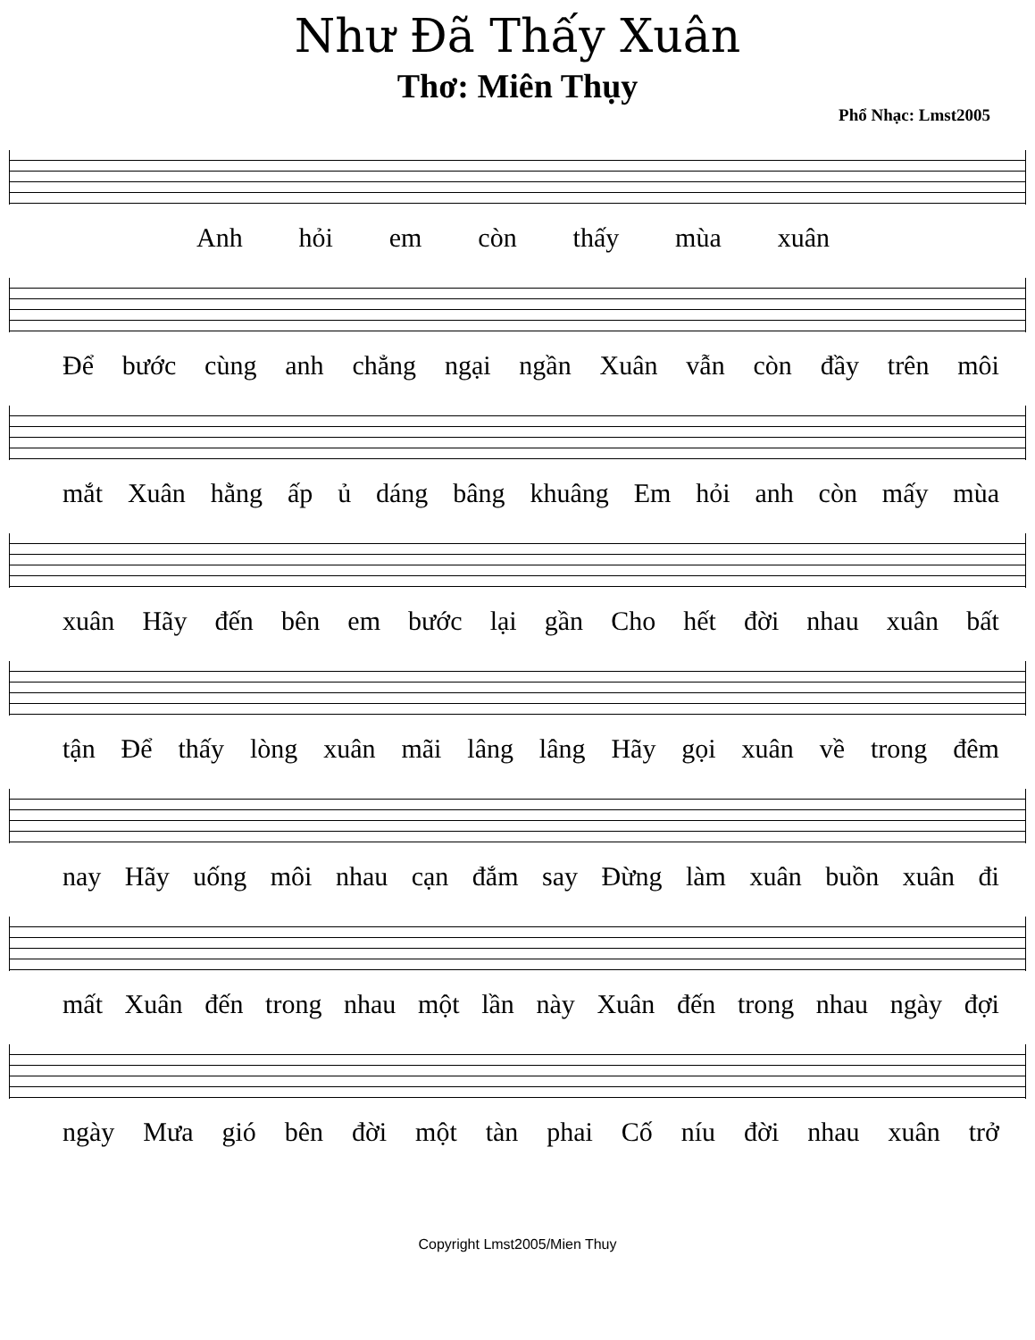Như Đã Thấy Xuân
Thơ: Miên Thụy
Phổ Nhạc: Lmst2005
Anh hỏi em còn thấy mùa xuân
Để bước cùng anh chẳng ngại ngần Xuân vẫn còn đầy trên môi
mắt Xuân hằng ấp ủ dáng bâng khuâng Em hỏi anh còn mấy mùa
xuân Hãy đến bên em bước lại gần Cho hết đời nhau xuân bất
tận Để thấy lòng xuân mãi lâng lâng Hãy gọi xuân về trong đêm
nay Hãy uống môi nhau cạn đắm say Đừng làm xuân buồn xuân đi
mất Xuân đến trong nhau một lần này Xuân đến trong nhau ngày đợi
ngày Mưa gió bên đời một tàn phai Cố níu đời nhau xuân trở
Copyright Lmst2005/Mien Thuy